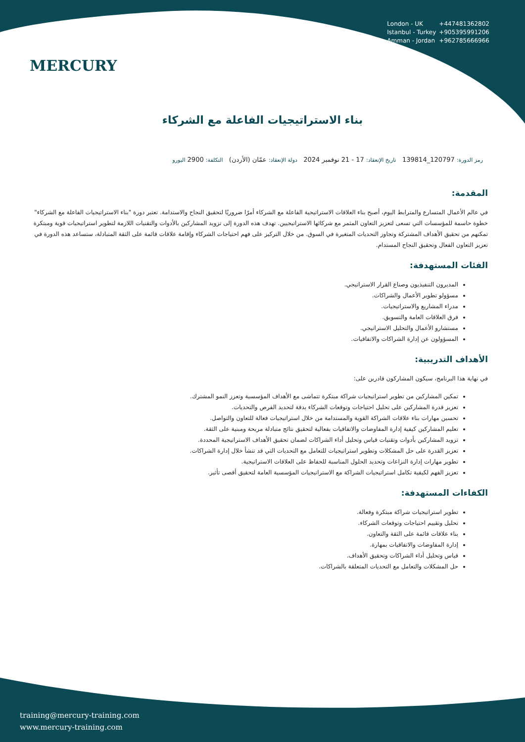MERCURY
London - UK +447481362802
Istanbul - Turkey +905395991206
Amman - Jordan +962785666966
بناء الاستراتيجيات الفاعلة مع الشركاء
رمز الدورة: 120797_139814 تاريخ الإنعقاد: 17 - 21 نوفمبر 2024 دولة الإنعقاد: عمّان (الأردن) التكلفة: 2900 اليورو
المقدمة:
في عالم الأعمال المتسارع والمترابط اليوم، أصبح بناء العلاقات الاستراتيجية الفاعلة مع الشركاء أمرًا ضروريًا لتحقيق النجاح والاستدامة. تعتبر دورة "بناء الاستراتيجيات الفاعلة مع الشركاء" خطوة حاسمة للمؤسسات التي تسعى لتعزيز التعاون المثمر مع شركائها الاستراتيجيين. تهدف هذه الدورة إلى تزويد المشاركين بالأدوات والتقنيات اللازمة لتطوير استراتيجيات قوية ومبتكرة تمكنهم من تحقيق الأهداف المشتركة وتجاوز التحديات المتغيرة في السوق. من خلال التركيز على فهم احتياجات الشركاء وإقامة علاقات قائمة على الثقة المتبادلة، ستساعد هذه الدورة في تعزيز التعاون الفعال وتحقيق النجاح المستدام.
الفئات المستهدفة:
المديرون التنفيذيون وصناع القرار الاستراتيجي.
مسؤولو تطوير الأعمال والشراكات.
مدراء المشاريع والاستراتيجيات.
فرق العلاقات العامة والتسويق.
مستشارو الأعمال والتحليل الاستراتيجي.
المسؤولون عن إدارة الشراكات والاتفاقيات.
الأهداف التدريبية:
في نهاية هذا البرنامج، سيكون المشاركون قادرين على:
تمكين المشاركين من تطوير استراتيجيات شراكة مبتكرة تتماشى مع الأهداف المؤسسية وتعزز النمو المشترك.
تعزيز قدرة المشاركين على تحليل احتياجات وتوقعات الشركاء بدقة لتحديد الفرص والتحديات.
تحسين مهارات بناء علاقات الشراكة القوية والمستدامة من خلال استراتيجيات فعالة للتعاون والتواصل.
تعليم المشاركين كيفية إدارة المفاوضات والاتفاقيات بفعالية لتحقيق نتائج متبادلة مربحة ومبنية على الثقة.
تزويد المشاركين بأدوات وتقنيات قياس وتحليل أداء الشراكات لضمان تحقيق الأهداف الاستراتيجية المحددة.
تعزيز القدرة على حل المشكلات وتطوير استراتيجيات للتعامل مع التحديات التي قد تنشأ خلال إدارة الشراكات.
تطوير مهارات إدارة النزاعات وتحديد الحلول المناسبة للحفاظ على العلاقات الاستراتيجية.
تعزيز الفهم لكيفية تكامل استراتيجيات الشراكة مع الاستراتيجيات المؤسسية العامة لتحقيق أقصى تأثير.
الكفاءات المستهدفة:
تطوير استراتيجيات شراكة مبتكرة وفعالة.
تحليل وتقييم احتياجات وتوقعات الشركاء.
بناء علاقات قائمة على الثقة والتعاون.
إدارة المفاوضات والاتفاقيات بمهارة.
قياس وتحليل أداء الشراكات وتحقيق الأهداف.
حل المشكلات والتعامل مع التحديات المتعلقة بالشراكات.
training@mercury-training.com
www.mercury-training.com